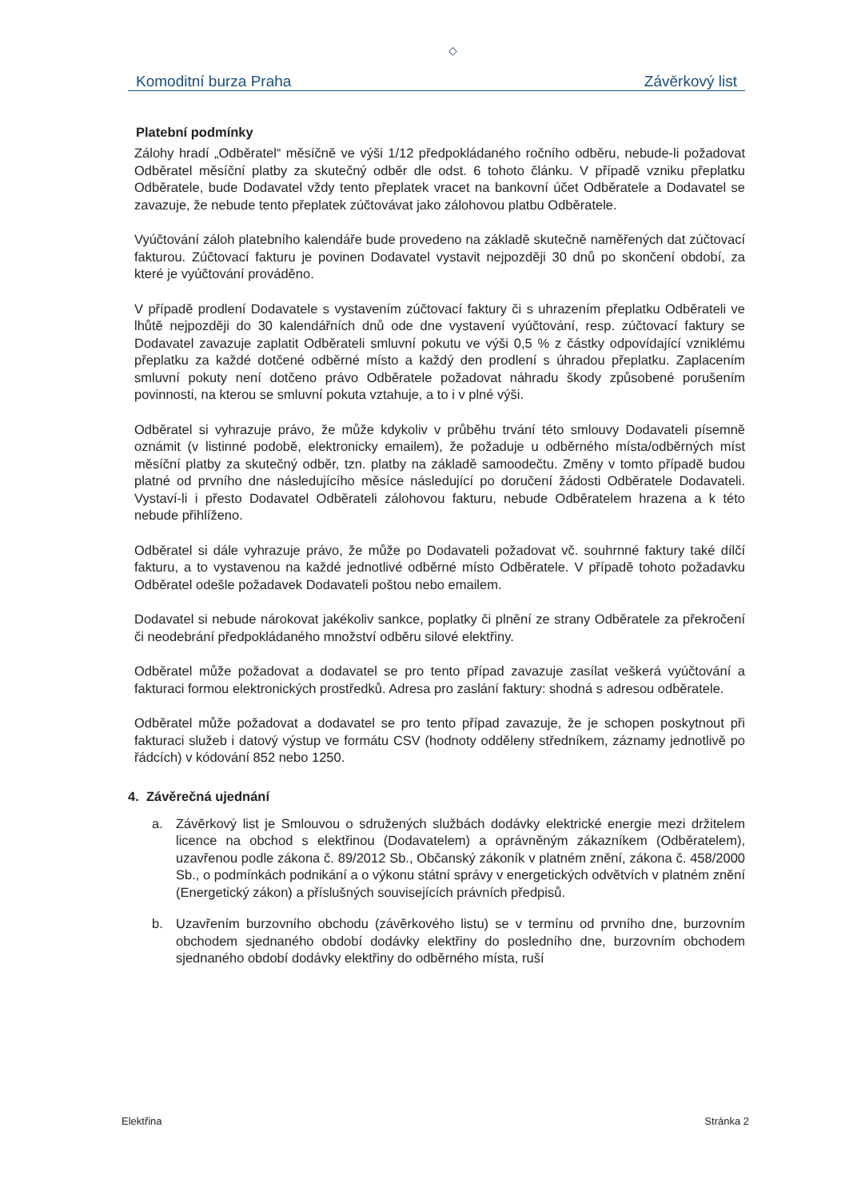◇
Komoditní burza Praha Závěrkový list
Platební podmínky
Zálohy hradí „Odběratel“ měsíčně ve výši 1/12 předpokládaného ročního odběru, nebude-li požadovat Odběratel měsíční platby za skutečný odběr dle odst. 6 tohoto článku. V případě vzniku přeplatku Odběratele, bude Dodavatel vždy tento přeplatek vracet na bankovní účet Odběratele a Dodavatel se zavazuje, že nebude tento přeplatek zúčtovávat jako zálohovou platbu Odběratele.
Vyúčtování záloh platebního kalendáře bude provedeno na základě skutečně naměřených dat zúčtovací fakturou. Zúčtovací fakturu je povinen Dodavatel vystavit nejpozději 30 dnů po skončení období, za které je vyúčtování prováděno.
V případě prodlení Dodavatele s vystavením zúčtovací faktury či s uhrazením přeplatku Odběrateli ve lhůtě nejpozději do 30 kalendářních dnů ode dne vystavení vyúčtování, resp. zúčtovací faktury se Dodavatel zavazuje zaplatit Odběrateli smluvní pokutu ve výši 0,5 % z částky odpovídající vzniklému přeplatku za každé dotčené odběrné místo a každý den prodlení s úhradou přeplatku. Zaplacením smluvní pokuty není dotčeno právo Odběratele požadovat náhradu škody způsobené porušením povinnosti, na kterou se smluvní pokuta vztahuje, a to i v plné výši.
Odběratel si vyhrazuje právo, že může kdykoliv v průběhu trvání této smlouvy Dodavateli písemně oznámit (v listinné podobě, elektronicky emailem), že požaduje u odběrného místa/odběrných míst měsíční platby za skutečný odběr, tzn. platby na základě samoodečtu. Změny v tomto případě budou platné od prvního dne následujícího měsíce následující po doručení žádosti Odběratele Dodavateli. Vystaví-li i přesto Dodavatel Odběrateli zálohovou fakturu, nebude Odběratelem hrazena a k této nebude přihlíženo.
Odběratel si dále vyhrazuje právo, že může po Dodavateli požadovat vč. souhrnné faktury také dílčí fakturu, a to vystavenou na každé jednotlivé odběrné místo Odběratele. V případě tohoto požadavku Odběratel odešle požadavek Dodavateli poštou nebo emailem.
Dodavatel si nebude nárokovat jakékoliv sankce, poplatky či plnění ze strany Odběratele za překročení či neodebrání předpokládaného množství odběru silové elektřiny.
Odběratel může požadovat a dodavatel se pro tento případ zavazuje zasílat veškerá vyúčtování a fakturaci formou elektronických prostředků. Adresa pro zaslání faktury: shodná s adresou odběratele.
Odběratel může požadovat a dodavatel se pro tento případ zavazuje, že je schopen poskytnout při fakturaci služeb i datový výstup ve formátu CSV (hodnoty odděleny středníkem, záznamy jednotlivě po řádcích) v kódování 852 nebo 1250.
4. Závěrečná ujednání
a. Závěrkový list je Smlouvou o sdružených službách dodávky elektrické energie mezi držitelem licence na obchod s elektřinou (Dodavatelem) a oprávněným zákazníkem (Odběratelem), uzavřenou podle zákona č. 89/2012 Sb., Občanský zákoník v platném znění, zákona č. 458/2000 Sb., o podmínkách podnikání a o výkonu státní správy v energetických odvětvích v platném znění (Energetický zákon) a příslušných souvisejících právních předpisů.
b. Uzavřením burzovního obchodu (závěrkového listu) se v termínu od prvního dne, burzovním obchodem sjednaného období dodávky elektřiny do posledního dne, burzovním obchodem sjednaného období dodávky elektřiny do odběrného místa, ruší
Elektřina Stránka 2